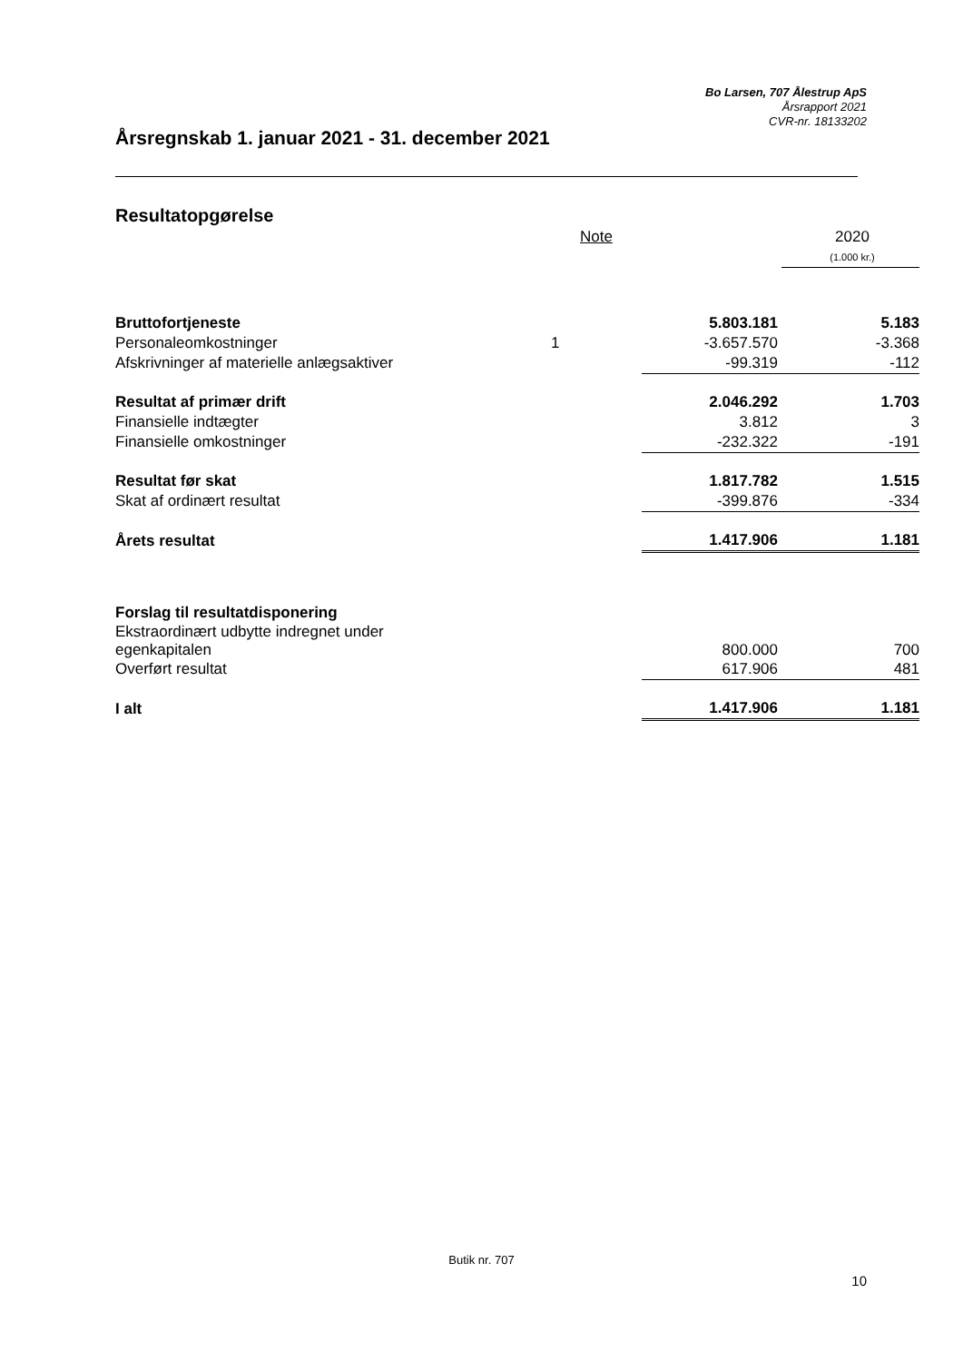Bo Larsen, 707 Ålestrup ApS
Årsrapport 2021
CVR-nr. 18133202
Årsregnskab 1. januar 2021 - 31. december 2021
Resultatopgørelse
| | Note | | 2020 |
| --- | --- | --- | --- |
| | | | (1.000 kr.) |
| Bruttofortjeneste | | 5.803.181 | 5.183 |
| Personaleomkostninger | 1 | -3.657.570 | -3.368 |
| Afskrivninger af materielle anlægsaktiver | | -99.319 | -112 |
| Resultat af primær drift | | 2.046.292 | 1.703 |
| Finansielle indtægter | | 3.812 | 3 |
| Finansielle omkostninger | | -232.322 | -191 |
| Resultat før skat | | 1.817.782 | 1.515 |
| Skat af ordinært resultat | | -399.876 | -334 |
| Årets resultat | | 1.417.906 | 1.181 |
| Forslag til resultatdisponering | | | |
| Ekstraordinært udbytte indregnet under egenkapitalen | | 800.000 | 700 |
| Overført resultat | | 617.906 | 481 |
| I alt | | 1.417.906 | 1.181 |
Butik nr. 707
10